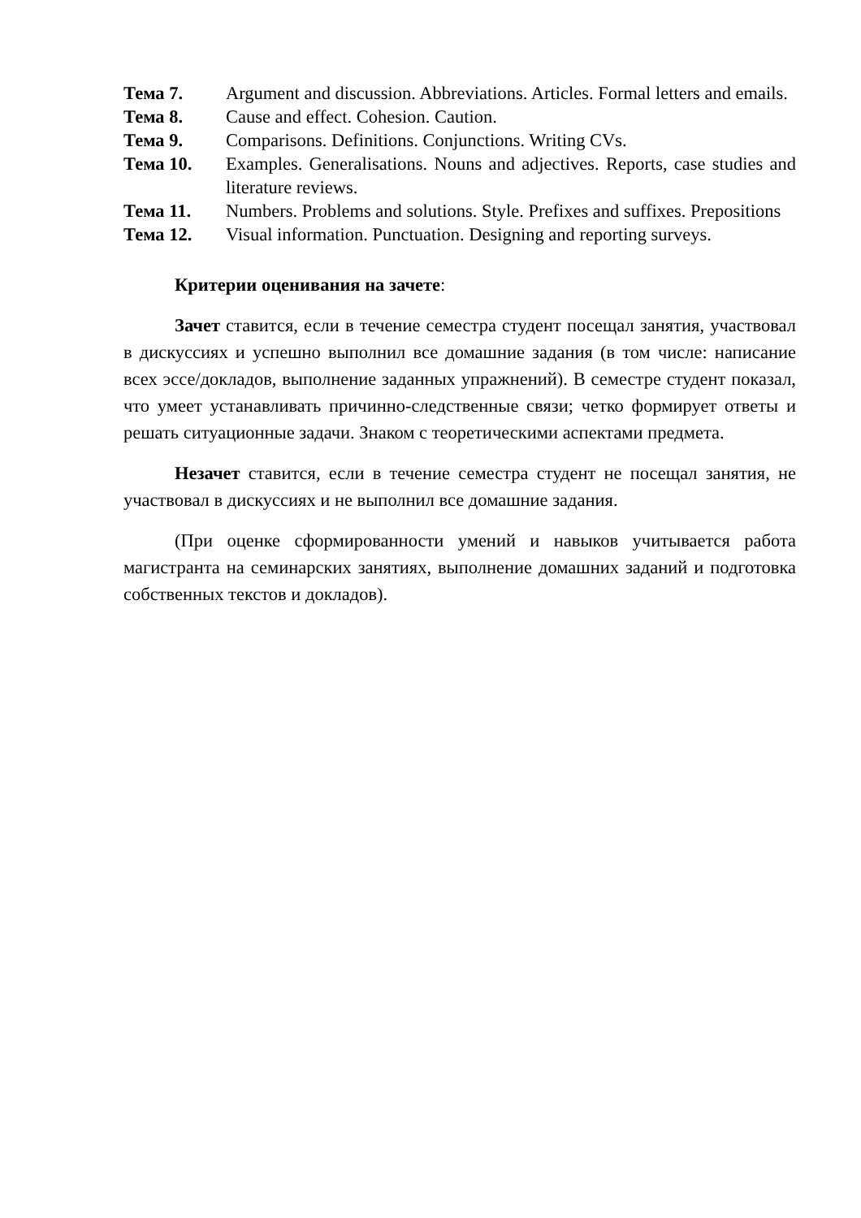Тема 7. Argument and discussion. Abbreviations. Articles. Formal letters and emails.
Тема 8. Cause and effect. Cohesion. Caution.
Тема 9. Comparisons. Definitions. Conjunctions. Writing CVs.
Тема 10. Examples. Generalisations. Nouns and adjectives. Reports, case studies and literature reviews.
Тема 11. Numbers. Problems and solutions. Style. Prefixes and suffixes. Prepositions
Тема 12. Visual information. Punctuation. Designing and reporting surveys.
Критерии оценивания на зачете:
Зачет ставится, если в течение семестра студент посещал занятия, участвовал в дискуссиях и успешно выполнил все домашние задания (в том числе: написание всех эссе/докладов, выполнение заданных упражнений). В семестре студент показал, что умеет устанавливать причинно-следственные связи; четко формирует ответы и решать ситуационные задачи. Знаком с теоретическими аспектами предмета.
Незачет ставится, если в течение семестра студент не посещал занятия, не участвовал в дискуссиях и не выполнил все домашние задания.
(При оценке сформированности умений и навыков учитывается работа магистранта на семинарских занятиях, выполнение домашних заданий и подготовка собственных текстов и докладов).